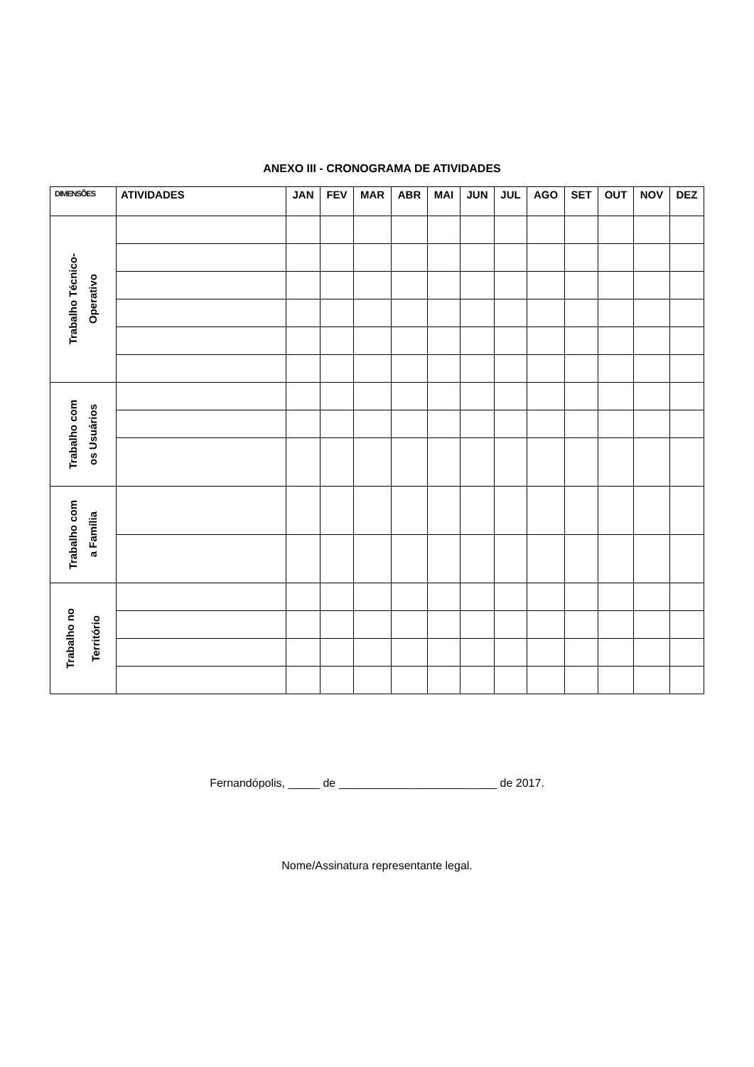ANEXO III - CRONOGRAMA DE ATIVIDADES
| DIMENSÕES | ATIVIDADES | JAN | FEV | MAR | ABR | MAI | JUN | JUL | AGO | SET | OUT | NOV | DEZ |
| --- | --- | --- | --- | --- | --- | --- | --- | --- | --- | --- | --- | --- | --- |
| Trabalho Técnico- Operativo | | | | | | | | | | | | | |
| Trabalho com os Usuários | | | | | | | | | | | | | |
| Trabalho com a Família | | | | | | | | | | | | | |
| Trabalho no Território | | | | | | | | | | | | | |
Fernandópolis, _____ de _________________________ de 2017.
Nome/Assinatura representante legal.